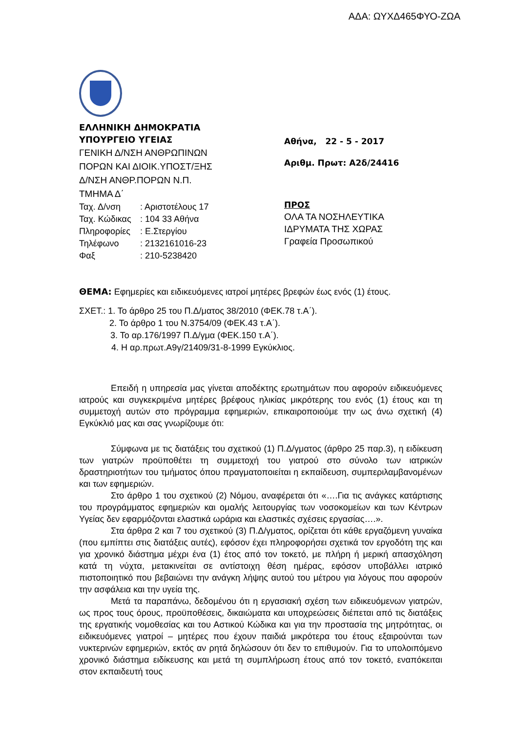ΑΔΑ: ΩΥΧΔ465ΦΥΟ-ΖΩΑ
ΕΛΛΗΝΙΚΗ ΔΗΜΟΚΡΑΤΙΑ
ΥΠΟΥΡΓΕΙΟ ΥΓΕΙΑΣ
ΓΕΝΙΚΗ Δ/ΝΣΗ ΑΝΘΡΩΠΙΝΩΝ
ΠΟΡΩΝ ΚΑΙ ΔΙΟΙΚ.ΥΠΟΣΤ/ΞΗΣ
Δ/ΝΣΗ ΑΝΘΡ.ΠΟΡΩΝ Ν.Π.
ΤΜΗΜΑ Δ΄
Ταχ. Δ/νση : Αριστοτέλους 17
Ταχ. Κώδικας : 104 33 Αθήνα
Πληροφορίες : Ε.Στεργίου
Τηλέφωνο : 2132161016-23
Φαξ : 210-5238420
Αθήνα, 22 - 5 - 2017
Αριθμ. Πρωτ: Α2δ/24416
ΠΡΟΣ
ΟΛΑ ΤΑ ΝΟΣΗΛΕΥΤΙΚΑ
ΙΔΡΥΜΑΤΑ ΤΗΣ ΧΩΡΑΣ
Γραφεία Προσωπικού
ΘΕΜΑ: Εφημερίες και ειδικευόμενες ιατροί μητέρες βρεφών έως ενός (1) έτους.
ΣΧΕΤ.: 1. Το άρθρο 25 του Π.Δ/ματος 38/2010 (ΦΕΚ.78 τ.Α΄).
2. Το άρθρο 1 του Ν.3754/09 (ΦΕΚ.43 τ.Α΄).
3. Το αρ.176/1997 Π.Δ/γμα (ΦΕΚ.150 τ.Α΄).
4. Η αρ.πρωτ.Α9γ/21409/31-8-1999 Εγκύκλιος.
Επειδή η υπηρεσία μας γίνεται αποδέκτης ερωτημάτων που αφορούν ειδικευόμενες ιατρούς και συγκεκριμένα μητέρες βρέφους ηλικίας μικρότερης του ενός (1) έτους και τη συμμετοχή αυτών στο πρόγραμμα εφημεριών, επικαιροποιούμε την ως άνω σχετική (4) Εγκύκλιό μας και σας γνωρίζουμε ότι:
Σύμφωνα με τις διατάξεις του σχετικού (1) Π.Δ/γματος (άρθρο 25 παρ.3), η ειδίκευση των γιατρών προϋποθέτει τη συμμετοχή του γιατρού στο σύνολο των ιατρικών δραστηριοτήτων του τμήματος όπου πραγματοποιείται η εκπαίδευση, συμπεριλαμβανομένων και των εφημεριών.
Στο άρθρο 1 του σχετικού (2) Νόμου, αναφέρεται ότι «….Για τις ανάγκες κατάρτισης του προγράμματος εφημεριών και ομαλής λειτουργίας των νοσοκομείων και των Κέντρων Υγείας δεν εφαρμόζονται ελαστικά ωράρια και ελαστικές σχέσεις εργασίας….».
Στα άρθρα 2 και 7 του σχετικού (3) Π.Δ/γματος, ορίζεται ότι κάθε εργαζόμενη γυναίκα (που εμπίπτει στις διατάξεις αυτές), εφόσον έχει πληροφορήσει σχετικά τον εργοδότη της και για χρονικό διάστημα μέχρι ένα (1) έτος από τον τοκετό, με πλήρη ή μερική απασχόληση κατά τη νύχτα, μετακινείται σε αντίστοιχη θέση ημέρας, εφόσον υποβάλλει ιατρικό πιστοποιητικό που βεβαιώνει την ανάγκη λήψης αυτού του μέτρου για λόγους που αφορούν την ασφάλεια και την υγεία της.
Μετά τα παραπάνω, δεδομένου ότι η εργασιακή σχέση των ειδικευόμενων γιατρών, ως προς τους όρους, προϋποθέσεις, δικαιώματα και υποχρεώσεις διέπεται από τις διατάξεις της εργατικής νομοθεσίας και του Αστικού Κώδικα και για την προστασία της μητρότητας, οι ειδικευόμενες γιατροί – μητέρες που έχουν παιδιά μικρότερα του έτους εξαιρούνται των νυκτερινών εφημεριών, εκτός αν ρητά δηλώσουν ότι δεν το επιθυμούν. Για το υπολοιπόμενο χρονικό διάστημα ειδίκευσης και μετά τη συμπλήρωση έτους από τον τοκετό, εναπόκειται στον εκπαιδευτή τους